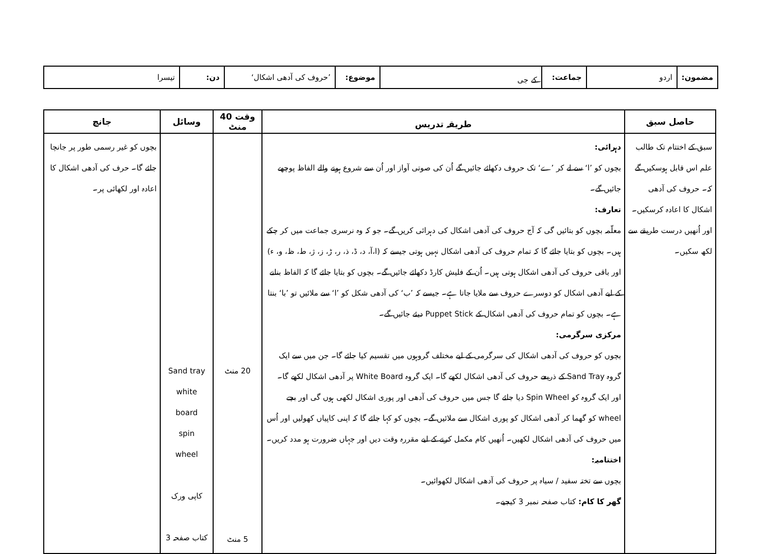| مضمون: | اردو | جماعت: | کے جی | موضوع: | ’حروف کی آدھی اشکال‘ | دن: | تیسرا |
| حاصل سبق | طریقہ تدریس | وقت 40 منٹ | وسائل | جانچ |
| --- | --- | --- | --- | --- |
| سبق کے اختتام تک طالب علم اس قابل ہوسکیں گے کہ۔ حروف کی آدھی اشکال کا اعادہ کرسکیں۔ اور اُنھیں درست طریقے سے لکھ سکیں۔ | دہرائی: بچوں کو ’ا‘ سے لے کر ’ے‘ تک حروف دکھائے جائیں گے اُن کی صوتی آواز اور اُن سے شروع ہونے والے الفاظ پوچھے جائیں گے۔ تعارف: معلّمہ بچوں کو بتائیں گی کہ آج حروف کی آدھی اشکال کی دہرائی کریں گے۔ جو کہ وہ نرسری جماعت میں کر چکے ہیں۔ بچوں کو بتایا جائے گا کہ تمام حروف کی آدھی اشکال نہیں ہوتی جیسے کہ (ا،آ، د، ڈ، ذ، ر، ڑ، ز، ژ، ط، ظ، و، ء) اور باقی حروف کی آدھی اشکال ہوتی ہیں۔ اُن کے فلیش کارڈ دکھائے جائیں گے۔ بچوں کو بتایا جائے گا کہ الفاظ بنانے کے لیے آدھی اشکال کو دوسرے حروف سے ملایا جاتا ہے۔ جیسے کہ ’ب‘ کی آدھی شکل کو ’ا‘ سے ملائیں تو ’با‘ بنتا ہے۔ بچوں کو تمام حروف کی آدھی اشکال کے Puppet Stick دیئے جائیں گے۔ مرکزی سرگرمی: بچوں کو حروف کی آدھی اشکال کی سرگرمی کے لیے مختلف گروہوں میں تقسیم کیا جائے گا۔ جن میں سے ایک گروہ Sand Tray کے ذریعے حروف کی آدھی اشکال لکھے گا۔ ایک گروہ White Board پر آدھی اشکال لکھے گا۔ اور ایک گروہ کو Spin Wheel دیا جائے گا جس میں حروف کی آدھی اور پوری اشکال لکھی ہوں گی اور بچے wheel کو گھما کر آدھی اشکال کو پوری اشکال سے ملائیں گے۔ بچوں کو کہا جائے گا کہ اپنی کاپیاں کھولیں اور اُس میں حروف کی آدھی اشکال لکھیں۔ اُنھیں کام مکمل کرنے کے لیے مقررہ وقت دیں اور جہاں ضرورت ہو مدد کریں۔ اختتامیہ: بچوں سے تختہ سفید / سیاہ پر حروف کی آدھی اشکال لکھوائیں۔ گھر کا کام: کتاب صفحہ نمبر 3 کیجیے۔ | 20 منٹ 5 منٹ | Sand tray white board spin wheel کاپی ورک کتاب صفحہ 3 | بچوں کو غیر رسمی طور پر جانچا جائے گا۔ حرف کی آدھی اشکال کا اعادہ اور لکھائی پر۔ |